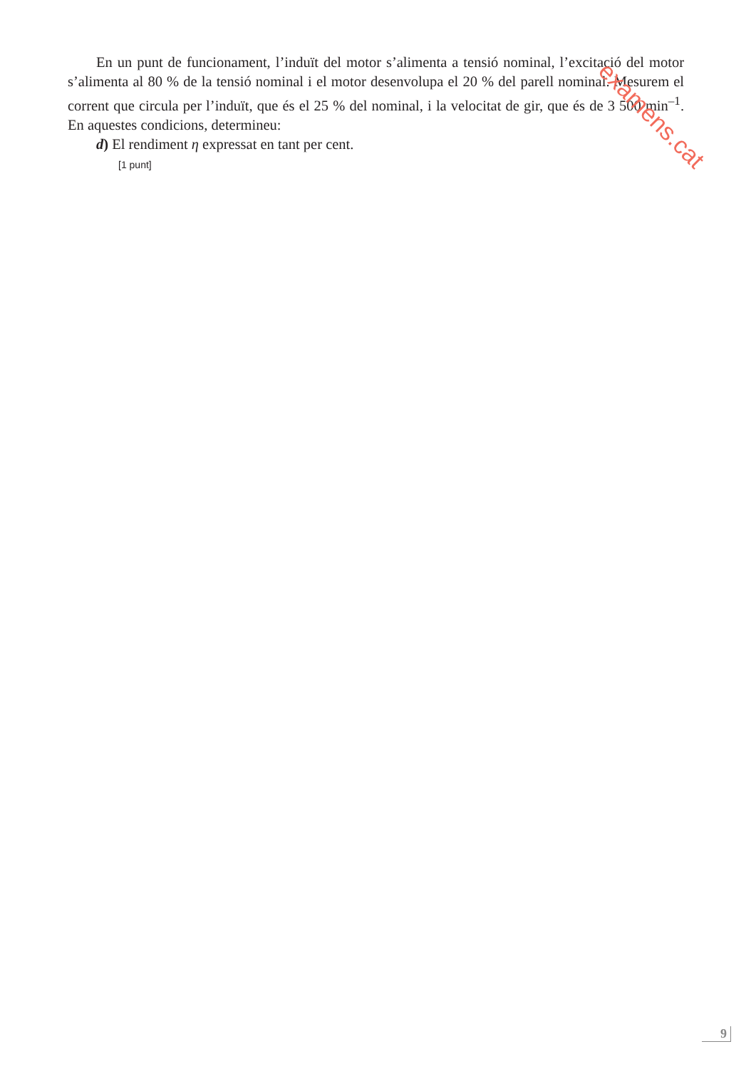En un punt de funcionament, l’induït del motor s’alimenta a tensió nominal, l’excitació del motor s’alimenta al 80 % de la tensió nominal i el motor desenvolupa el 20 % del parell nominal. Mesurem el corrent que circula per l’induït, que és el 25 % del nominal, i la velocitat de gir, que és de 3 500 min<sup>–1</sup>. En aquestes condicions, determineu:
d) El rendiment η expressat en tant per cent.
[1 punt]
examens.cat
9